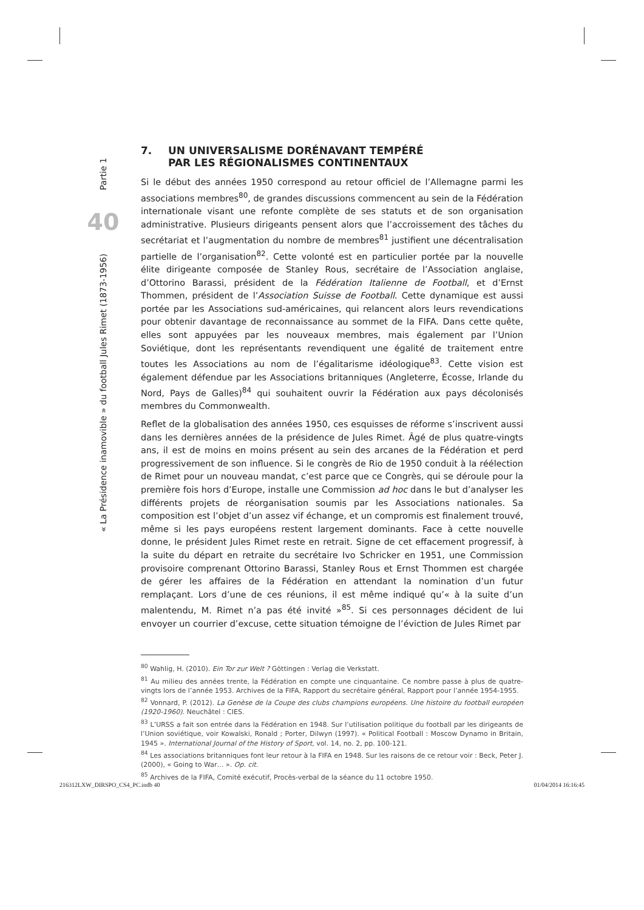Partie 1
40
« La Présidence inamovible » du football Jules Rimet (1873-1956)
7. UN UNIVERSALISME DORÉNAVANT TEMPÉRÉ
PAR LES RÉGIONALISMES CONTINENTAUX
Si le début des années 1950 correspond au retour officiel de l’Allemagne parmi les associations membres<sup>80</sup>, de grandes discussions commencent au sein de la Fédération internationale visant une refonte complète de ses statuts et de son organisation administrative. Plusieurs dirigeants pensent alors que l’accroissement des tâches du secrétariat et l’augmentation du nombre de membres<sup>81</sup> justifient une décentralisation partielle de l’organisation<sup>82</sup>. Cette volonté est en particulier portée par la nouvelle élite dirigeante composée de Stanley Rous, secrétaire de l’Association anglaise, d’Ottorino Barassi, président de la Fédération Italienne de Football, et d’Ernst Thommen, président de l’Association Suisse de Football. Cette dynamique est aussi portée par les Associations sud-américaines, qui relancent alors leurs revendications pour obtenir davantage de reconnaissance au sommet de la FIFA. Dans cette quête, elles sont appuyées par les nouveaux membres, mais également par l’Union Soviétique, dont les représentants revendiquent une égalité de traitement entre toutes les Associations au nom de l’égalitarisme idéologique<sup>83</sup>. Cette vision est également défendue par les Associations britanniques (Angleterre, Écosse, Irlande du Nord, Pays de Galles)<sup>84</sup> qui souhaitent ouvrir la Fédération aux pays décolonisés membres du Commonwealth.
Reflet de la globalisation des années 1950, ces esquisses de réforme s’inscrivent aussi dans les dernières années de la présidence de Jules Rimet. Âgé de plus quatre-vingts ans, il est de moins en moins présent au sein des arcanes de la Fédération et perd progressivement de son influence. Si le congrès de Rio de 1950 conduit à la réélection de Rimet pour un nouveau mandat, c’est parce que ce Congrès, qui se déroule pour la première fois hors d’Europe, installe une Commission ad hoc dans le but d’analyser les différents projets de réorganisation soumis par les Associations nationales. Sa composition est l’objet d’un assez vif échange, et un compromis est finalement trouvé, même si les pays européens restent largement dominants. Face à cette nouvelle donne, le président Jules Rimet reste en retrait. Signe de cet effacement progressif, à la suite du départ en retraite du secrétaire Ivo Schricker en 1951, une Commission provisoire comprenant Ottorino Barassi, Stanley Rous et Ernst Thommen est chargée de gérer les affaires de la Fédération en attendant la nomination d’un futur remplaçant. Lors d’une de ces réunions, il est même indiqué qu’« à la suite d’un malentendu, M. Rimet n’a pas été invité »<sup>85</sup>. Si ces personnages décident de lui envoyer un courrier d’excuse, cette situation témoigne de l’éviction de Jules Rimet par
<sup>80</sup> Wahlig, H. (2010). Ein Tor zur Welt ? Göttingen : Verlag die Verkstatt.
<sup>81</sup> Au milieu des années trente, la Fédération en compte une cinquantaine. Ce nombre passe à plus de quatre-vingts lors de l’année 1953. Archives de la FIFA, Rapport du secrétaire général, Rapport pour l’année 1954-1955.
<sup>82</sup> Vonnard, P. (2012). La Genèse de la Coupe des clubs champions européens. Une histoire du football européen (1920-1960). Neuchâtel : CIES.
<sup>83</sup> L’URSS a fait son entrée dans la Fédération en 1948. Sur l’utilisation politique du football par les dirigeants de l’Union soviétique, voir Kowalski, Ronald ; Porter, Dilwyn (1997). « Political Football : Moscow Dynamo in Britain, 1945 ». International Journal of the History of Sport, vol. 14, no. 2, pp. 100-121.
<sup>84</sup> Les associations britanniques font leur retour à la FIFA en 1948. Sur les raisons de ce retour voir : Beck, Peter J. (2000), « Going to War… ». Op. cit.
<sup>85</sup> Archives de la FIFA, Comité exécutif, Procès-verbal de la séance du 11 octobre 1950.
216312LXW_DIRSPO_CS4_PC.indb 40 01/04/2014 16:16:45